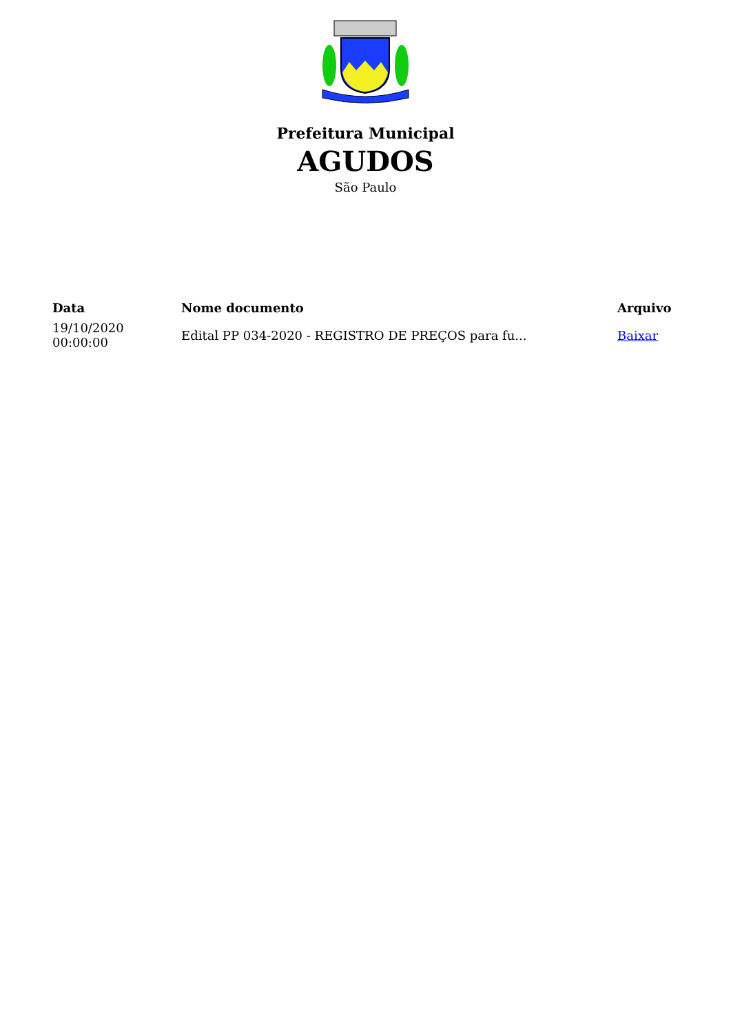Prefeitura Municipal
AGUDOS
São Paulo
| Data | Nome documento | Arquivo |
| --- | --- | --- |
| 19/10/2020 00:00:00 | Edital PP 034-2020 - REGISTRO DE PREÇOS para fu... | Baixar |